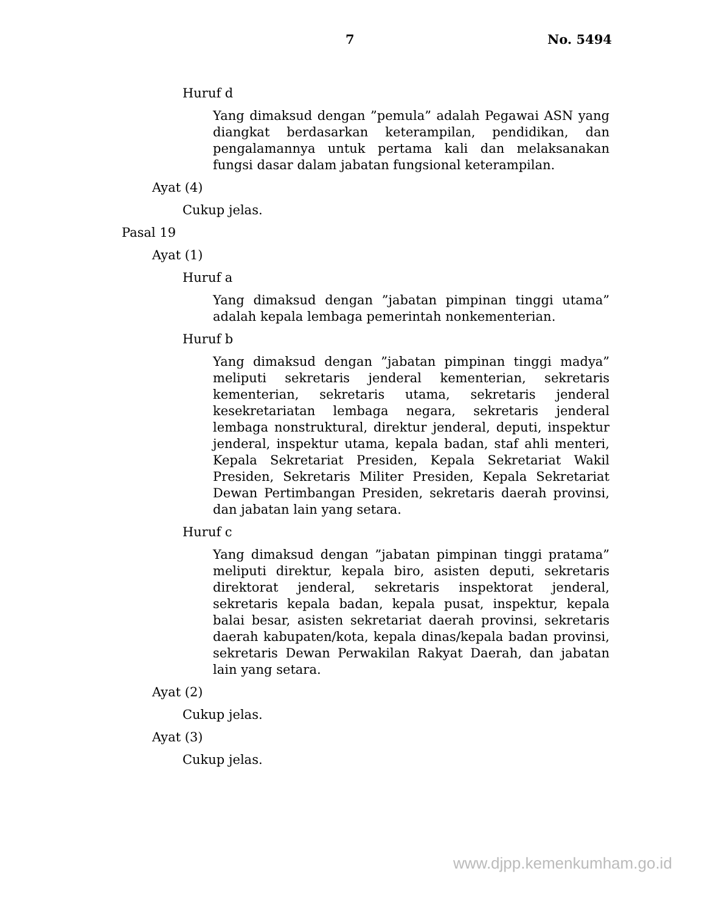7 No. 5494
Huruf d
Yang dimaksud dengan ”pemula” adalah Pegawai ASN yang diangkat berdasarkan keterampilan, pendidikan, dan pengalamannya untuk pertama kali dan melaksanakan fungsi dasar dalam jabatan fungsional keterampilan.
Ayat (4)
Cukup jelas.
Pasal 19
Ayat (1)
Huruf a
Yang dimaksud dengan ”jabatan pimpinan tinggi utama” adalah kepala lembaga pemerintah nonkementerian.
Huruf b
Yang dimaksud dengan ”jabatan pimpinan tinggi madya” meliputi sekretaris jenderal kementerian, sekretaris kementerian, sekretaris utama, sekretaris jenderal kesekretariatan lembaga negara, sekretaris jenderal lembaga nonstruktural, direktur jenderal, deputi, inspektur jenderal, inspektur utama, kepala badan, staf ahli menteri, Kepala Sekretariat Presiden, Kepala Sekretariat Wakil Presiden, Sekretaris Militer Presiden, Kepala Sekretariat Dewan Pertimbangan Presiden, sekretaris daerah provinsi, dan jabatan lain yang setara.
Huruf c
Yang dimaksud dengan ”jabatan pimpinan tinggi pratama” meliputi direktur, kepala biro, asisten deputi, sekretaris direktorat jenderal, sekretaris inspektorat jenderal, sekretaris kepala badan, kepala pusat, inspektur, kepala balai besar, asisten sekretariat daerah provinsi, sekretaris daerah kabupaten/kota, kepala dinas/kepala badan provinsi, sekretaris Dewan Perwakilan Rakyat Daerah, dan jabatan lain yang setara.
Ayat (2)
Cukup jelas.
Ayat (3)
Cukup jelas.
www.djpp.kemenkumham.go.id